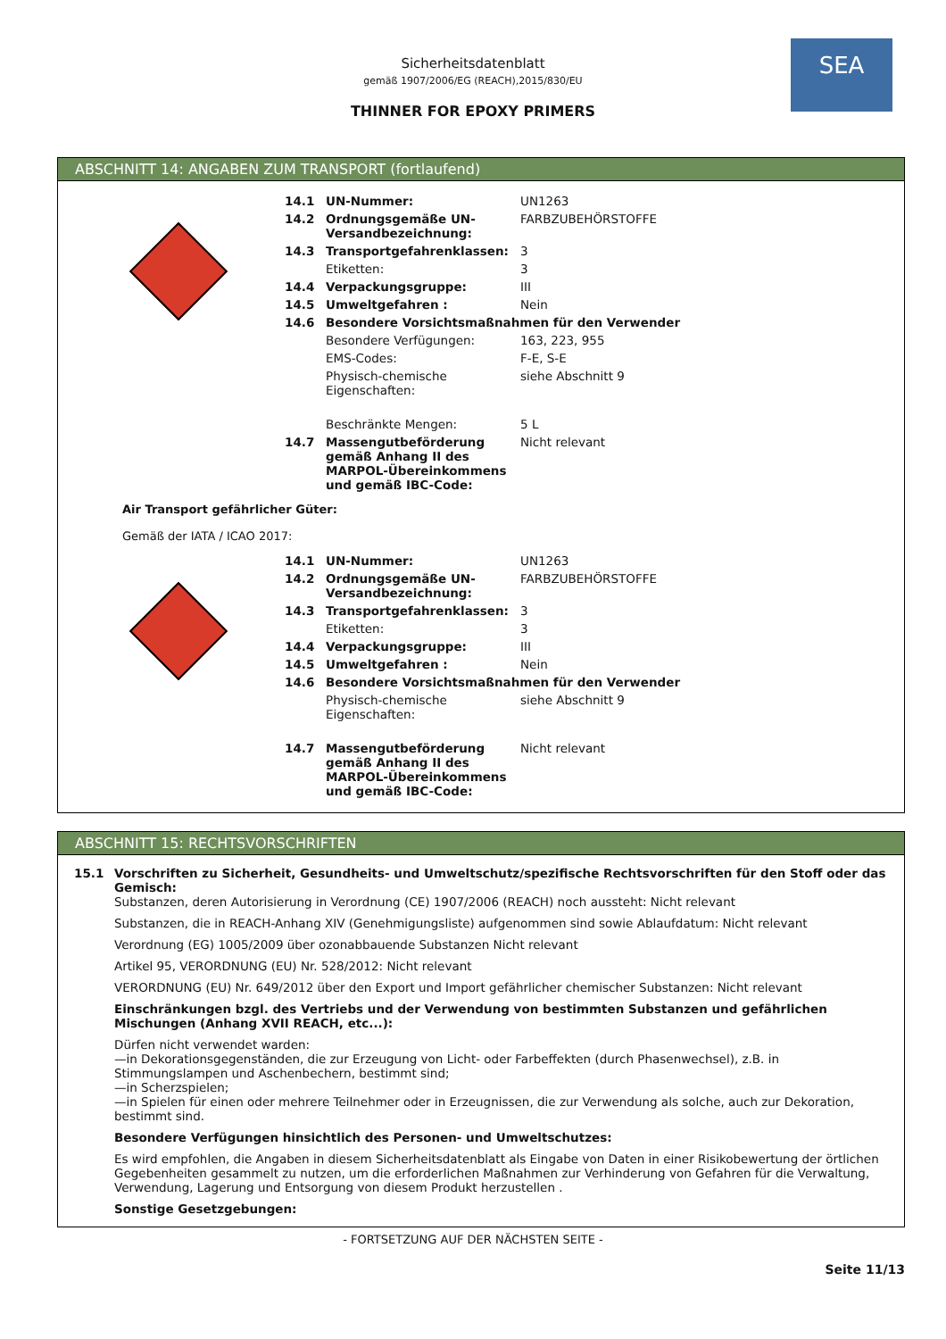SEA
Sicherheitsdatenblatt
gemäß 1907/2006/EG (REACH),2015/830/EU
THINNER FOR EPOXY PRIMERS
ABSCHNITT 14: ANGABEN ZUM TRANSPORT (fortlaufend)
| 14.1 | UN-Nummer: | UN1263 |
| 14.2 | Ordnungsgemäße UN-Versandbezeichnung: | FARBZUBEHÖRSTOFFE |
| 14.3 | Transportgefahrenklassen: | 3 |
| | Etiketten: | 3 |
| 14.4 | Verpackungsgruppe: | III |
| 14.5 | Umweltgefahren : | Nein |
| 14.6 | Besondere Vorsichtsmaßnahmen für den Verwender | |
| | Besondere Verfügungen: | 163, 223, 955 |
| | EMS-Codes: | F-E, S-E |
| | Physisch-chemische Eigenschaften: | siehe Abschnitt 9 |
| | Beschränkte Mengen: | 5 L |
| 14.7 | Massengutbeförderung gemäß Anhang II des MARPOL-Übereinkommens und gemäß IBC-Code: | Nicht relevant |
Air Transport gefährlicher Güter:
Gemäß der IATA / ICAO 2017:
| 14.1 | UN-Nummer: | UN1263 |
| 14.2 | Ordnungsgemäße UN-Versandbezeichnung: | FARBZUBEHÖRSTOFFE |
| 14.3 | Transportgefahrenklassen: | 3 |
| | Etiketten: | 3 |
| 14.4 | Verpackungsgruppe: | III |
| 14.5 | Umweltgefahren : | Nein |
| 14.6 | Besondere Vorsichtsmaßnahmen für den Verwender | |
| | Physisch-chemische Eigenschaften: | siehe Abschnitt 9 |
| 14.7 | Massengutbeförderung gemäß Anhang II des MARPOL-Übereinkommens und gemäß IBC-Code: | Nicht relevant |
ABSCHNITT 15: RECHTSVORSCHRIFTEN
15.1 Vorschriften zu Sicherheit, Gesundheits- und Umweltschutz/spezifische Rechtsvorschriften für den Stoff oder das Gemisch:
Substanzen, deren Autorisierung in Verordnung (CE) 1907/2006 (REACH) noch aussteht: Nicht relevant
Substanzen, die in REACH-Anhang XIV (Genehmigungsliste) aufgenommen sind sowie Ablaufdatum: Nicht relevant
Verordnung (EG) 1005/2009 über ozonabbauende Substanzen Nicht relevant
Artikel 95, VERORDNUNG (EU) Nr. 528/2012: Nicht relevant
VERORDNUNG (EU) Nr. 649/2012 über den Export und Import gefährlicher chemischer Substanzen: Nicht relevant
Einschränkungen bzgl. des Vertriebs und der Verwendung von bestimmten Substanzen und gefährlichen Mischungen (Anhang XVII REACH, etc...):
Dürfen nicht verwendet warden:
—in Dekorationsgegenständen, die zur Erzeugung von Licht- oder Farbeffekten (durch Phasenwechsel), z.B. in Stimmungslampen und Aschenbechern, bestimmt sind;
—in Scherzspielen;
—in Spielen für einen oder mehrere Teilnehmer oder in Erzeugnissen, die zur Verwendung als solche, auch zur Dekoration, bestimmt sind.
Besondere Verfügungen hinsichtlich des Personen- und Umweltschutzes:
Es wird empfohlen, die Angaben in diesem Sicherheitsdatenblatt als Eingabe von Daten in einer Risikobewertung der örtlichen Gegebenheiten gesammelt zu nutzen, um die erforderlichen Maßnahmen zur Verhinderung von Gefahren für die Verwaltung, Verwendung, Lagerung und Entsorgung von diesem Produkt herzustellen .
Sonstige Gesetzgebungen:
- FORTSETZUNG AUF DER NÄCHSTEN SEITE -
Seite 11/13